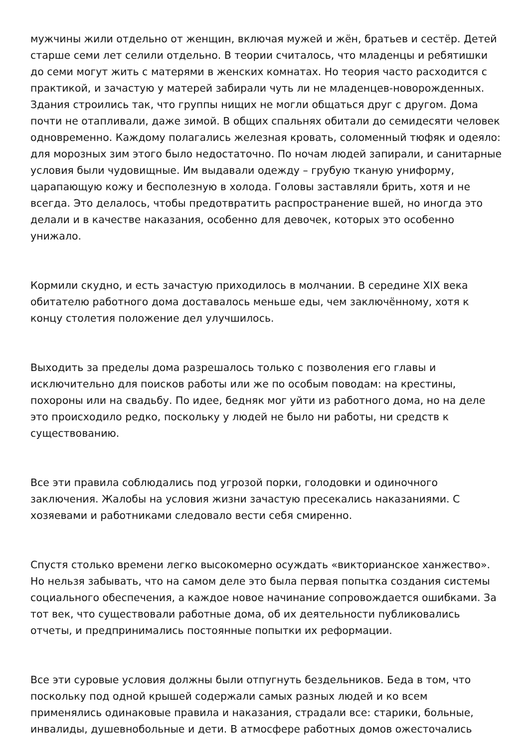мужчины жили отдельно от женщин, включая мужей и жён, братьев и сестёр. Детей старше семи лет селили отдельно. В теории считалось, что младенцы и ребятишки до семи могут жить с матерями в женских комнатах. Но теория часто расходится с практикой, и зачастую у матерей забирали чуть ли не младенцев-новорожденных. Здания строились так, что группы нищих не могли общаться друг с другом. Дома почти не отапливали, даже зимой. В общих спальнях обитали до семидесяти человек одновременно. Каждому полагались железная кровать, соломенный тюфяк и одеяло: для морозных зим этого было недостаточно. По ночам людей запирали, и санитарные условия были чудовищные. Им выдавали одежду – грубую тканую униформу, царапающую кожу и бесполезную в холода. Головы заставляли брить, хотя и не всегда. Это делалось, чтобы предотвратить распространение вшей, но иногда это делали и в качестве наказания, особенно для девочек, которых это особенно унижало.
Кормили скудно, и есть зачастую приходилось в молчании. В середине XIX века обитателю работного дома доставалось меньше еды, чем заключённому, хотя к концу столетия положение дел улучшилось.
Выходить за пределы дома разрешалось только с позволения его главы и исключительно для поисков работы или же по особым поводам: на крестины, похороны или на свадьбу. По идее, бедняк мог уйти из работного дома, но на деле это происходило редко, поскольку у людей не было ни работы, ни средств к существованию.
Все эти правила соблюдались под угрозой порки, голодовки и одиночного заключения. Жалобы на условия жизни зачастую пресекались наказаниями. С хозяевами и работниками следовало вести себя смиренно.
Спустя столько времени легко высокомерно осуждать «викторианское ханжество». Но нельзя забывать, что на самом деле это была первая попытка создания системы социального обеспечения, а каждое новое начинание сопровождается ошибками. За тот век, что существовали работные дома, об их деятельности публиковались отчеты, и предпринимались постоянные попытки их реформации.
Все эти суровые условия должны были отпугнуть бездельников. Беда в том, что поскольку под одной крышей содержали самых разных людей и ко всем применялись одинаковые правила и наказания, страдали все: старики, больные, инвалиды, душевнобольные и дети. В атмосфере работных домов ожесточались